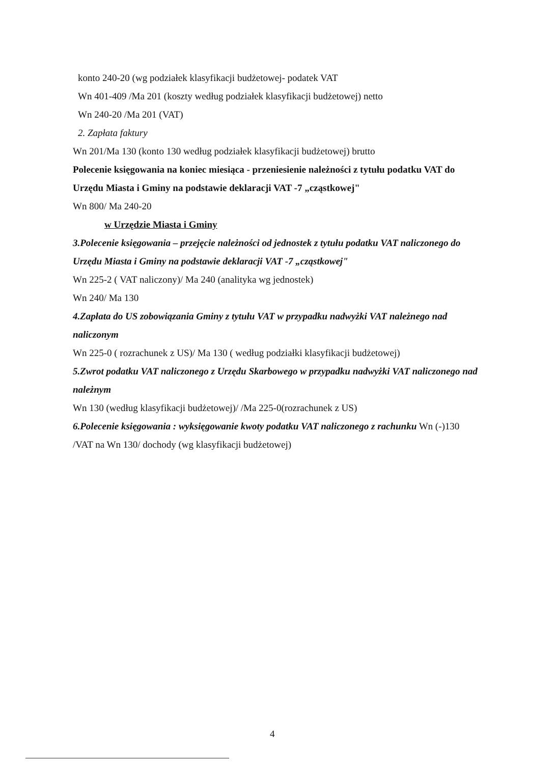konto 240-20 (wg podziałek klasyfikacji budżetowej- podatek VAT
Wn 401-409 /Ma 201 (koszty według podziałek klasyfikacji budżetowej) netto
Wn 240-20 /Ma 201 (VAT)
2. Zapłata faktury
Wn 201/Ma 130 (konto 130 według podziałek klasyfikacji budżetowej) brutto
Polecenie księgowania na koniec miesiąca - przeniesienie należności z tytułu podatku VAT do Urzędu Miasta i Gminy na podstawie deklaracji VAT -7 „cząstkowej"
Wn 800/ Ma 240-20
w Urzędzie Miasta i Gminy
3.Polecenie księgowania – przejęcie należności od jednostek z tytułu podatku VAT naliczonego do Urzędu Miasta i Gminy na podstawie deklaracji VAT -7 „cząstkowej"
Wn 225-2 ( VAT naliczony)/ Ma 240 (analityka wg jednostek)
Wn 240/ Ma 130
4.Zapłata do US zobowiązania Gminy z tytułu VAT w przypadku nadwyżki VAT należnego nad naliczonym
Wn 225-0 ( rozrachunek z US)/ Ma 130 ( według podziałki klasyfikacji budżetowej)
5.Zwrot podatku VAT naliczonego z Urzędu Skarbowego w przypadku nadwyżki VAT naliczonego nad należnym
Wn 130 (według klasyfikacji budżetowej)/ /Ma 225-0(rozrachunek z US)
6.Polecenie księgowania : wyksięgowanie kwoty podatku VAT naliczonego z rachunku Wn (-)130 /VAT na Wn 130/ dochody (wg klasyfikacji budżetowej)
4